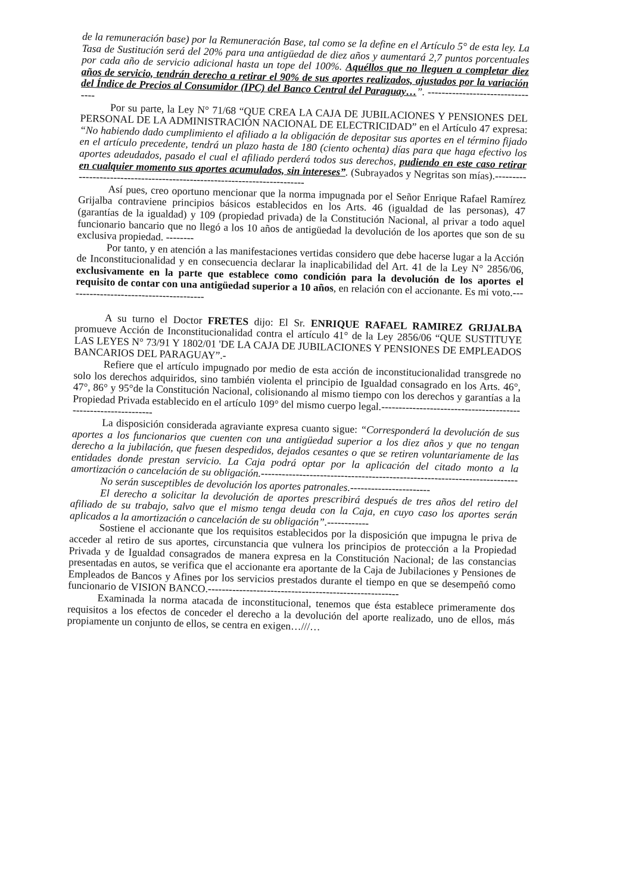de la remuneración base) por la Remuneración Base, tal como se la define en el Artículo 5° de esta ley. La Tasa de Sustitución será del 20% para una antigüedad de diez años y aumentará 2,7 puntos porcentuales por cada año de servicio adicional hasta un tope del 100%. Aquéllos que no lleguen a completar diez años de servicio, tendrán derecho a retirar el 90% de sus aportes realizados, ajustados por la variación del Índice de Precios al Consumidor (IPC) del Banco Central del Paraguay…”. ---------------------------------
Por su parte, la Ley N° 71/68 “QUE CREA LA CAJA DE JUBILACIONES Y PENSIONES DEL PERSONAL DE LA ADMINISTRACIÓN NACIONAL DE ELECTRICIDAD” en el Artículo 47 expresa: “No habiendo dado cumplimiento el afiliado a la obligación de depositar sus aportes en el término fijado en el artículo precedente, tendrá un plazo hasta de 180 (ciento ochenta) días para que haga efectivo los aportes adeudados, pasado el cual el afiliado perderá todos sus derechos, pudiendo en este caso retirar en cualquier momento sus aportes acumulados, sin intereses”. (Subrayados y Negritas son mías).--------------------------------------------------------------------------
Así pues, creo oportuno mencionar que la norma impugnada por el Señor Enrique Rafael Ramírez Grijalba contraviene principios básicos establecidos en los Arts. 46 (igualdad de las personas), 47 (garantías de la igualdad) y 109 (propiedad privada) de la Constitución Nacional, al privar a todo aquel funcionario bancario que no llegó a los 10 años de antigüedad la devolución de los aportes que son de su exclusiva propiedad. --------
Por tanto, y en atención a las manifestaciones vertidas considero que debe hacerse lugar a la Acción de Inconstitucionalidad y en consecuencia declarar la inaplicabilidad del Art. 41 de la Ley N° 2856/06, exclusivamente en la parte que establece como condición para la devolución de los aportes el requisito de contar con una antigüedad superior a 10 años, en relación con el accionante. Es mi voto.----------------------------------------
A su turno el Doctor FRETES dijo: El Sr. ENRIQUE RAFAEL RAMIREZ GRIJALBA promueve Acción de Inconstitucionalidad contra el artículo 41° de la Ley 2856/06 “QUE SUSTITUYE LAS LEYES N° 73/91 Y 1802/01 'DE LA CAJA DE JUBILACIONES Y PENSIONES DE EMPLEADOS BANCARIOS DEL PARAGUAY”.-
Refiere que el artículo impugnado por medio de esta acción de inconstitucionalidad transgrede no solo los derechos adquiridos, sino también violenta el principio de Igualdad consagrado en los Arts. 46°, 47°, 86° y 95°de la Constitución Nacional, colisionando al mismo tiempo con los derechos y garantías a la Propiedad Privada establecido en el artículo 109° del mismo cuerpo legal.---------------------------------------------------------------
La disposición considerada agraviante expresa cuanto sigue: “Corresponderá la devolución de sus aportes a los funcionarios que cuenten con una antigüedad superior a los diez años y que no tengan derecho a la jubilación, que fuesen despedidos, dejados cesantes o que se retiren voluntariamente de las entidades donde prestan servicio. La Caja podrá optar por la aplicación del citado monto a la amortización o cancelación de su obligación.--------------------------------------------------------------------------
No serán susceptibles de devolución los aportes patronales.-----------------------
El derecho a solicitar la devolución de aportes prescribirá después de tres años del retiro del afiliado de su trabajo, salvo que el mismo tenga deuda con la Caja, en cuyo caso los aportes serán aplicados a la amortización o cancelación de su obligación”.------------
Sostiene el accionante que los requisitos establecidos por la disposición que impugna le priva de acceder al retiro de sus aportes, circunstancia que vulnera los principios de protección a la Propiedad Privada y de Igualdad consagrados de manera expresa en la Constitución Nacional; de las constancias presentadas en autos, se verifica que el accionante era aportante de la Caja de Jubilaciones y Pensiones de Empleados de Bancos y Afines por los servicios prestados durante el tiempo en que se desempeñó como funcionario de VISION BANCO.-------------------------------------------------------
Examinada la norma atacada de inconstitucional, tenemos que ésta establece primeramente dos requisitos a los efectos de conceder el derecho a la devolución del aporte realizado, uno de ellos, más propiamente un conjunto de ellos, se centra en exigen…///…